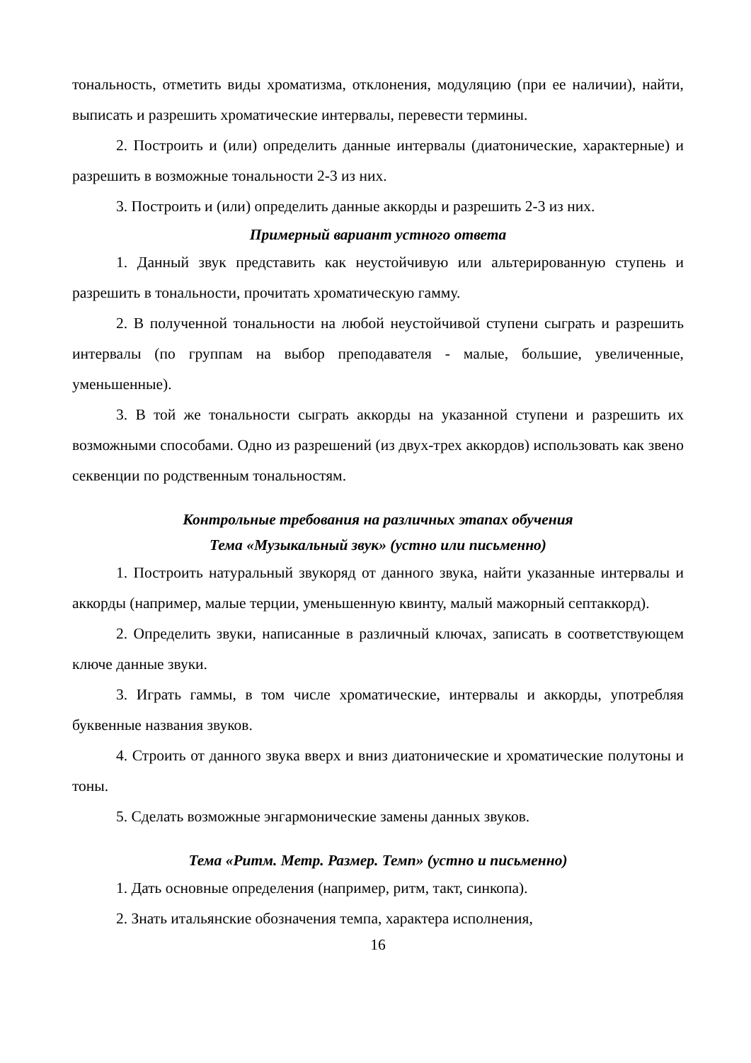тональность, отметить виды хроматизма, отклонения, модуляцию (при ее наличии), найти, выписать и разрешить хроматические интервалы, перевести термины.
2. Построить и (или) определить данные интервалы (диатонические, характерные) и разрешить в возможные тональности 2-3 из них.
3. Построить и (или) определить данные аккорды и разрешить 2-3 из них.
Примерный вариант устного ответа
1. Данный звук представить как неустойчивую или альтерированную ступень и разрешить в тональности, прочитать хроматическую гамму.
2. В полученной тональности на любой неустойчивой ступени сыграть и разрешить интервалы (по группам на выбор преподавателя - малые, большие, увеличенные, уменьшенные).
3. В той же тональности сыграть аккорды на указанной ступени и разрешить их возможными способами. Одно из разрешений (из двух-трех аккордов) использовать как звено секвенции по родственным тональностям.
Контрольные требования на различных этапах обучения
Тема «Музыкальный звук» (устно или письменно)
1. Построить натуральный звукоряд от данного звука, найти указанные интервалы и аккорды (например, малые терции, уменьшенную квинту, малый мажорный септаккорд).
2. Определить звуки, написанные в различный ключах, записать в соответствующем ключе данные звуки.
3. Играть гаммы, в том числе хроматические, интервалы и аккорды, употребляя буквенные названия звуков.
4. Строить от данного звука вверх и вниз диатонические и хроматические полутоны и тоны.
5. Сделать возможные энгармонические замены данных звуков.
Тема «Ритм. Метр. Размер. Темп» (устно и письменно)
1. Дать основные определения (например, ритм, такт, синкопа).
2. Знать итальянские обозначения темпа, характера исполнения,
16